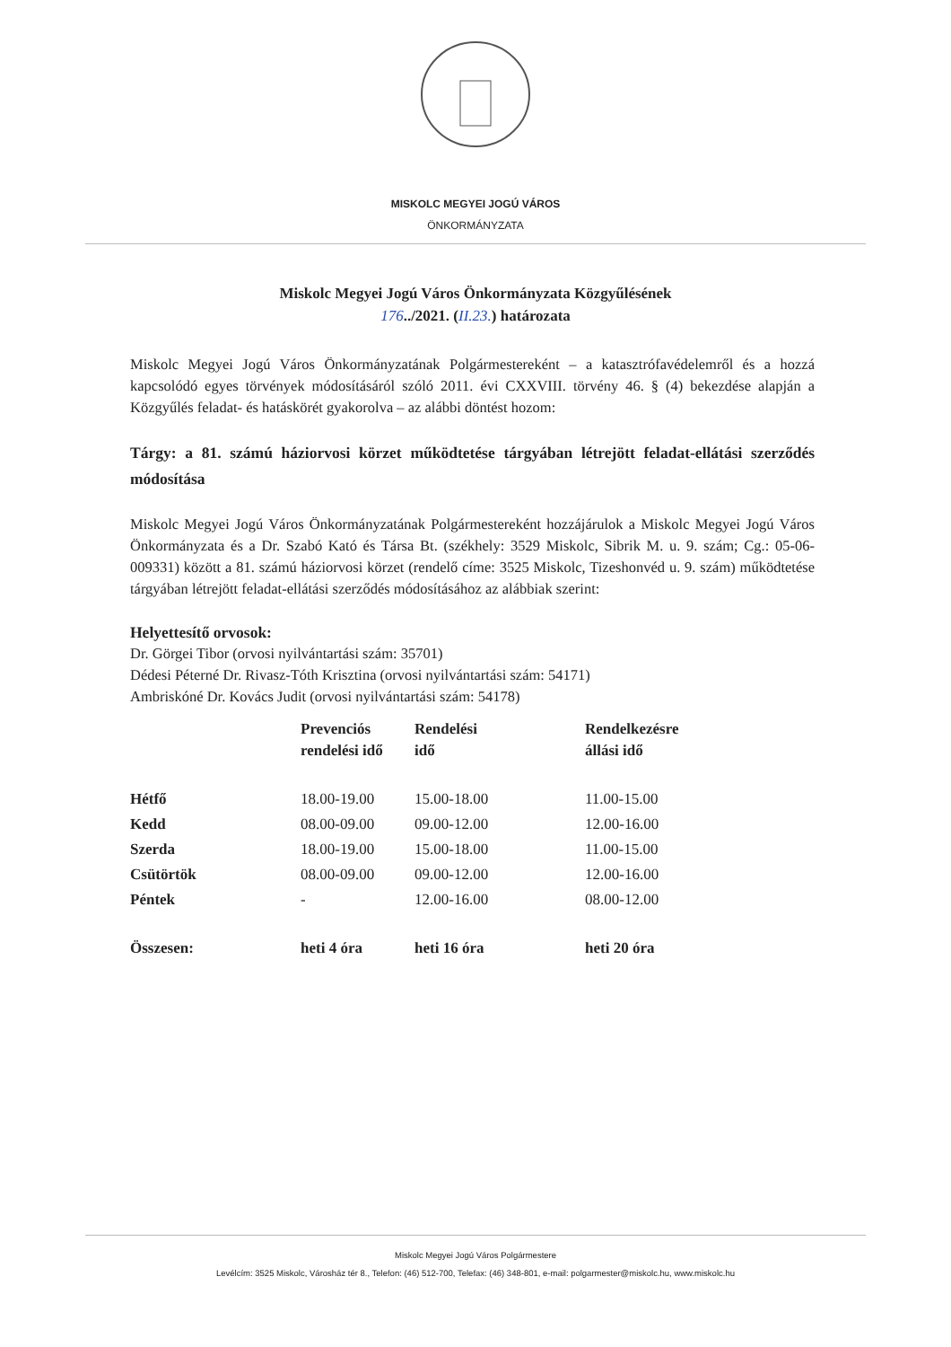MISKOLC MEGYEI JOGÚ VÁROS
ÖNKORMÁNYZATA
Miskolc Megyei Jogú Város Önkormányzata Közgyűlésének
176../2021. (II.23.) határozata
Miskolc Megyei Jogú Város Önkormányzatának Polgármestereként – a katasztrófavédelemről és a hozzá kapcsolódó egyes törvények módosításáról szóló 2011. évi CXXVIII. törvény 46. § (4) bekezdése alapján a Közgyűlés feladat- és hatáskörét gyakorolva – az alábbi döntést hozom:
Tárgy: a 81. számú háziorvosi körzet működtetése tárgyában létrejött feladat-ellátási szerződés módosítása
Miskolc Megyei Jogú Város Önkormányzatának Polgármestereként hozzájárulok a Miskolc Megyei Jogú Város Önkormányzata és a Dr. Szabó Kató és Társa Bt. (székhely: 3529 Miskolc, Sibrik M. u. 9. szám; Cg.: 05-06-009331) között a 81. számú háziorvosi körzet (rendelő címe: 3525 Miskolc, Tizeshonvéd u. 9. szám) működtetése tárgyában létrejött feladat-ellátási szerződés módosításához az alábbiak szerint:
Helyettesítő orvosok:
Dr. Görgei Tibor (orvosi nyilvántartási szám: 35701)
Dédesi Péterné Dr. Rivasz-Tóth Krisztina (orvosi nyilvántartási szám: 54171)
Ambriskóné Dr. Kovács Judit (orvosi nyilvántartási szám: 54178)
| | Prevenciós rendelési idő | Rendelési idő | Rendelkezésre állási idő |
| --- | --- | --- | --- |
| Hétfő | 18.00-19.00 | 15.00-18.00 | 11.00-15.00 |
| Kedd | 08.00-09.00 | 09.00-12.00 | 12.00-16.00 |
| Szerda | 18.00-19.00 | 15.00-18.00 | 11.00-15.00 |
| Csütörtök | 08.00-09.00 | 09.00-12.00 | 12.00-16.00 |
| Péntek | - | 12.00-16.00 | 08.00-12.00 |
| Összesen: | heti 4 óra | heti 16 óra | heti 20 óra |
Miskolc Megyei Jogú Város Polgármestere
Levélcím: 3525 Miskolc, Városház tér 8., Telefon: (46) 512-700, Telefax: (46) 348-801, e-mail: polgarmester@miskolc.hu, www.miskolc.hu